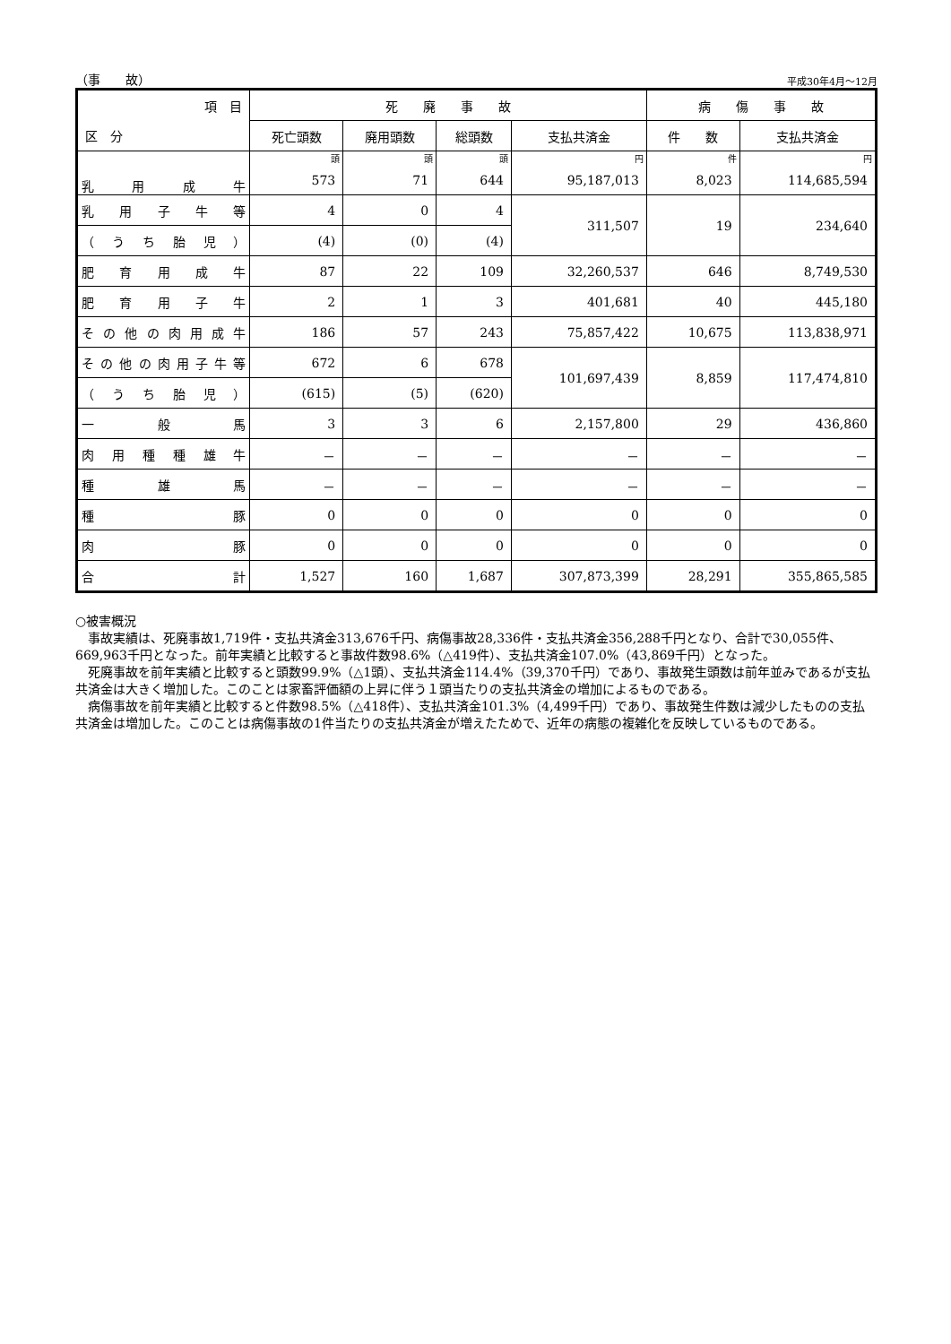（事　　故） 平成30年4月～12月
| 項 目 | 死 廃 事 故 | | | | 病 傷 事 故 | |
| --- | --- | --- | --- | --- | --- | --- |
| 区 分 | 死亡頭数 | 廃用頭数 | 総頭数 | 支払共済金 | 件 数 | 支払共済金 |
| 乳用成牛 | 頭 | 頭 | 頭 | 円 | 件 | 円 |
| | 573 | 71 | 644 | 95,187,013 | 8,023 | 114,685,594 |
| 乳用子牛等 | 4 | 0 | 4 | 311,507 | 19 | 234,640 |
| （うち胎児） | (4) | (0) | (4) | | | |
| 肥育用成牛 | 87 | 22 | 109 | 32,260,537 | 646 | 8,749,530 |
| 肥育用子牛 | 2 | 1 | 3 | 401,681 | 40 | 445,180 |
| その他の肉用成牛 | 186 | 57 | 243 | 75,857,422 | 10,675 | 113,838,971 |
| その他の肉用子牛等 | 672 | 6 | 678 | 101,697,439 | 8,859 | 117,474,810 |
| （うち胎児） | (615) | (5) | (620) | | | |
| 一般馬 | 3 | 3 | 6 | 2,157,800 | 29 | 436,860 |
| 肉用種種雄牛 | － | － | － | － | － | － |
| 種雄馬 | － | － | － | － | － | － |
| 種豚 | 0 | 0 | 0 | 0 | 0 | 0 |
| 肉豚 | 0 | 0 | 0 | 0 | 0 | 0 |
| 合計 | 1,527 | 160 | 1,687 | 307,873,399 | 28,291 | 355,865,585 |
○被害概況
　事故実績は、死廃事故1,719件・支払共済金313,676千円、病傷事故28,336件・支払共済金356,288千円となり、合計で30,055件、669,963千円となった。前年実績と比較すると事故件数98.6%（△419件）、支払共済金107.0%（43,869千円）となった。
　死廃事故を前年実績と比較すると頭数99.9%（△1頭）、支払共済金114.4%（39,370千円）であり、事故発生頭数は前年並みであるが支払共済金は大きく増加した。このことは家畜評価額の上昇に伴う１頭当たりの支払共済金の増加によるものである。
　病傷事故を前年実績と比較すると件数98.5%（△418件）、支払共済金101.3%（4,499千円）であり、事故発生件数は減少したものの支払共済金は増加した。このことは病傷事故の1件当たりの支払共済金が増えたためで、近年の病態の複雑化を反映しているものである。